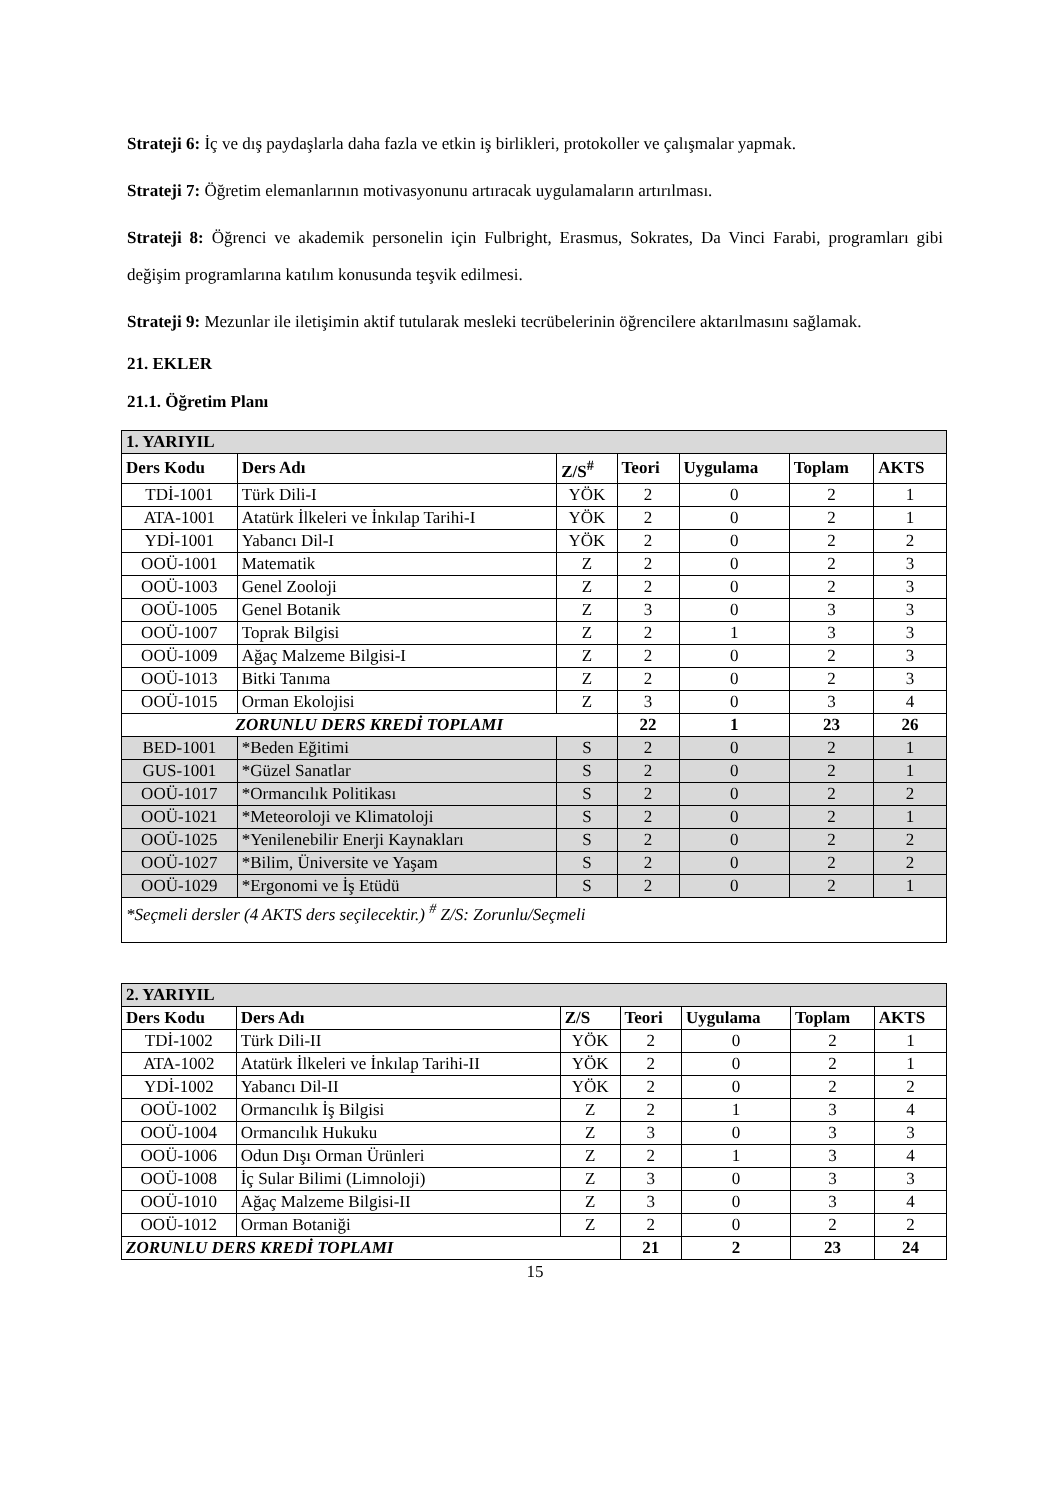Strateji 6: İç ve dış paydaşlarla daha fazla ve etkin iş birlikleri, protokoller ve çalışmalar yapmak.
Strateji 7: Öğretim elemanlarının motivasyonunu artıracak uygulamaların artırılması.
Strateji 8: Öğrenci ve akademik personelin için Fulbright, Erasmus, Sokrates, Da Vinci Farabi, programları gibi değişim programlarına katılım konusunda teşvik edilmesi.
Strateji 9: Mezunlar ile iletişimin aktif tutularak mesleki tecrübelerinin öğrencilere aktarılmasını sağlamak.
21. EKLER
21.1. Öğretim Planı
| 1. YARIYIL | | | | | | |
| Ders Kodu | Ders Adı | Z/S<sup>#</sup> | Teori | Uygulama | Toplam | AKTS |
| TDİ-1001 | Türk Dili-I | YÖK | 2 | 0 | 2 | 1 |
| ATA-1001 | Atatürk İlkeleri ve İnkılap Tarihi-I | YÖK | 2 | 0 | 2 | 1 |
| YDİ-1001 | Yabancı Dil-I | YÖK | 2 | 0 | 2 | 2 |
| OOÜ-1001 | Matematik | Z | 2 | 0 | 2 | 3 |
| OOÜ-1003 | Genel Zooloji | Z | 2 | 0 | 2 | 3 |
| OOÜ-1005 | Genel Botanik | Z | 3 | 0 | 3 | 3 |
| OOÜ-1007 | Toprak Bilgisi | Z | 2 | 1 | 3 | 3 |
| OOÜ-1009 | Ağaç Malzeme Bilgisi-I | Z | 2 | 0 | 2 | 3 |
| OOÜ-1013 | Bitki Tanıma | Z | 2 | 0 | 2 | 3 |
| OOÜ-1015 | Orman Ekolojisi | Z | 3 | 0 | 3 | 4 |
| ZORUNLU DERS KREDİ TOPLAMI | | | 22 | 1 | 23 | 26 |
| BED-1001 | *Beden Eğitimi | S | 2 | 0 | 2 | 1 |
| GUS-1001 | *Güzel Sanatlar | S | 2 | 0 | 2 | 1 |
| OOÜ-1017 | *Ormancılık Politikası | S | 2 | 0 | 2 | 2 |
| OOÜ-1021 | *Meteoroloji ve Klimatoloji | S | 2 | 0 | 2 | 1 |
| OOÜ-1025 | *Yenilenebilir Enerji Kaynakları | S | 2 | 0 | 2 | 2 |
| OOÜ-1027 | *Bilim, Üniversite ve Yaşam | S | 2 | 0 | 2 | 2 |
| OOÜ-1029 | *Ergonomi ve İş Etüdü | S | 2 | 0 | 2 | 1 |
| *Seçmeli dersler (4 AKTS ders seçilecektir.) <sup>#</sup> Z/S: Zorunlu/Seçmeli | | | | | | |
| 2. YARIYIL | | | | | | |
| Ders Kodu | Ders Adı | Z/S | Teori | Uygulama | Toplam | AKTS |
| TDİ-1002 | Türk Dili-II | YÖK | 2 | 0 | 2 | 1 |
| ATA-1002 | Atatürk İlkeleri ve İnkılap Tarihi-II | YÖK | 2 | 0 | 2 | 1 |
| YDİ-1002 | Yabancı Dil-II | YÖK | 2 | 0 | 2 | 2 |
| OOÜ-1002 | Ormancılık İş Bilgisi | Z | 2 | 1 | 3 | 4 |
| OOÜ-1004 | Ormancılık Hukuku | Z | 3 | 0 | 3 | 3 |
| OOÜ-1006 | Odun Dışı Orman Ürünleri | Z | 2 | 1 | 3 | 4 |
| OOÜ-1008 | İç Sular Bilimi (Limnoloji) | Z | 3 | 0 | 3 | 3 |
| OOÜ-1010 | Ağaç Malzeme Bilgisi-II | Z | 3 | 0 | 3 | 4 |
| OOÜ-1012 | Orman Botaniği | Z | 2 | 0 | 2 | 2 |
| ZORUNLU DERS KREDİ TOPLAMI | | | 21 | 2 | 23 | 24 |
15